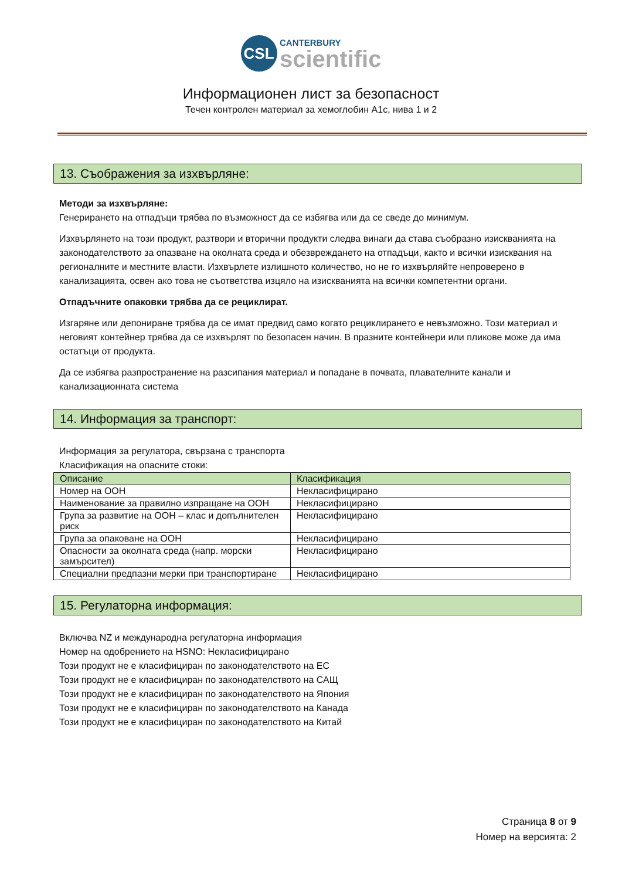CSL CANTERBURY
scientific
Информационен лист за безопасност
Течен контролен материал за хемоглобин A1c, нива 1 и 2
13. Съображения за изхвърляне:
Методи за изхвърляне:
Генерирането на отпадъци трябва по възможност да се избягва или да се сведе до минимум.
Изхвърлянето на този продукт, разтвори и вторични продукти следва винаги да става съобразно изискванията на законодателството за опазване на околната среда и обезвреждането на отпадъци, както и всички изисквания на регионалните и местните власти. Изхвърлете излишното количество, но не го изхвърляйте непроверено в канализацията, освен ако това не съответства изцяло на изискванията на всички компетентни органи.
Отпадъчните опаковки трябва да се рециклират.
Изгаряне или депониране трябва да се имат предвид само когато рециклирането е невъзможно. Този материал и неговият контейнер трябва да се изхвърлят по безопасен начин. В празните контейнери или пликове може да има остатъци от продукта.
Да се избягва разпространение на разсипания материал и попадане в почвата, плавателните канали и канализационната система
14. Информация за транспорт:
Информация за регулатора, свързана с транспорта
Класификация на опасните стоки:
| Описание | Класификация |
| --- | --- |
| Номер на ООН | Некласифицирано |
| Наименование за правилно изпращане на ООН | Некласифицирано |
| Група за развитие на ООН – клас и допълнителен риск | Некласифицирано |
| Група за опаковане на ООН | Некласифицирано |
| Опасности за околната среда (напр. морски замърсител) | Некласифицирано |
| Специални предпазни мерки при транспортиране | Некласифицирано |
15. Регулаторна информация:
Включва NZ и международна регулаторна информация
Номер на одобрението на HSNO: Некласифицирано
Този продукт не е класифициран по законодателството на ЕС
Този продукт не е класифициран по законодателството на САЩ
Този продукт не е класифициран по законодателството на Япония
Този продукт не е класифициран по законодателството на Канада
Този продукт не е класифициран по законодателството на Китай
Страница 8 от 9
Номер на версията: 2